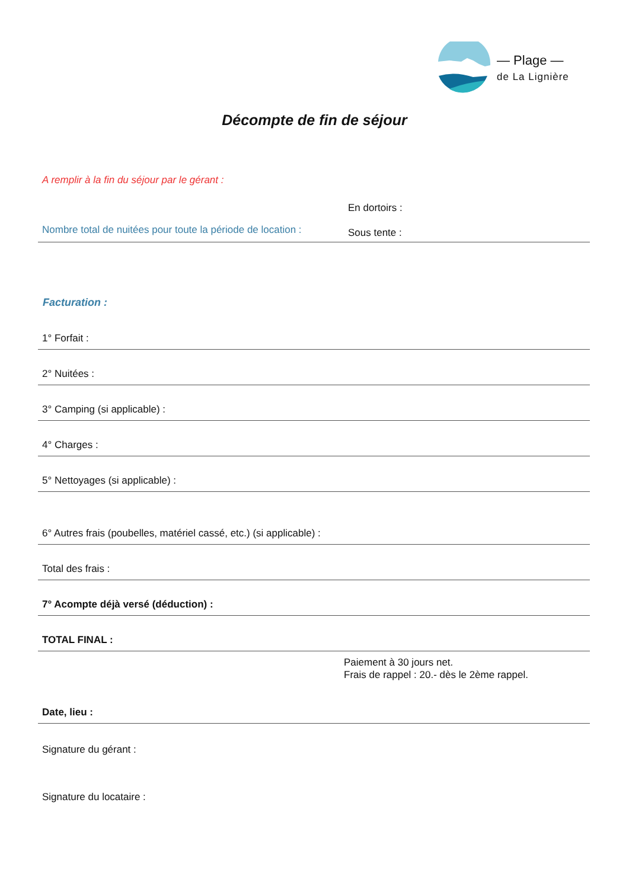— Plage —
de La Lignière
Décompte de fin de séjour
A remplir à la fin du séjour par le gérant :
Nombre total de nuitées pour toute la période de location :
En dortoirs :
Sous tente :
Facturation :
1° Forfait :
2° Nuitées :
3° Camping (si applicable) :
4° Charges :
5° Nettoyages (si applicable) :
6° Autres frais (poubelles, matériel cassé, etc.) (si applicable) :
Total des frais :
7° Acompte déjà versé (déduction) :
TOTAL FINAL :
Paiement à 30 jours net.
Frais de rappel : 20.- dès le 2ème rappel.
Date, lieu :
Signature du gérant :
Signature du locataire :